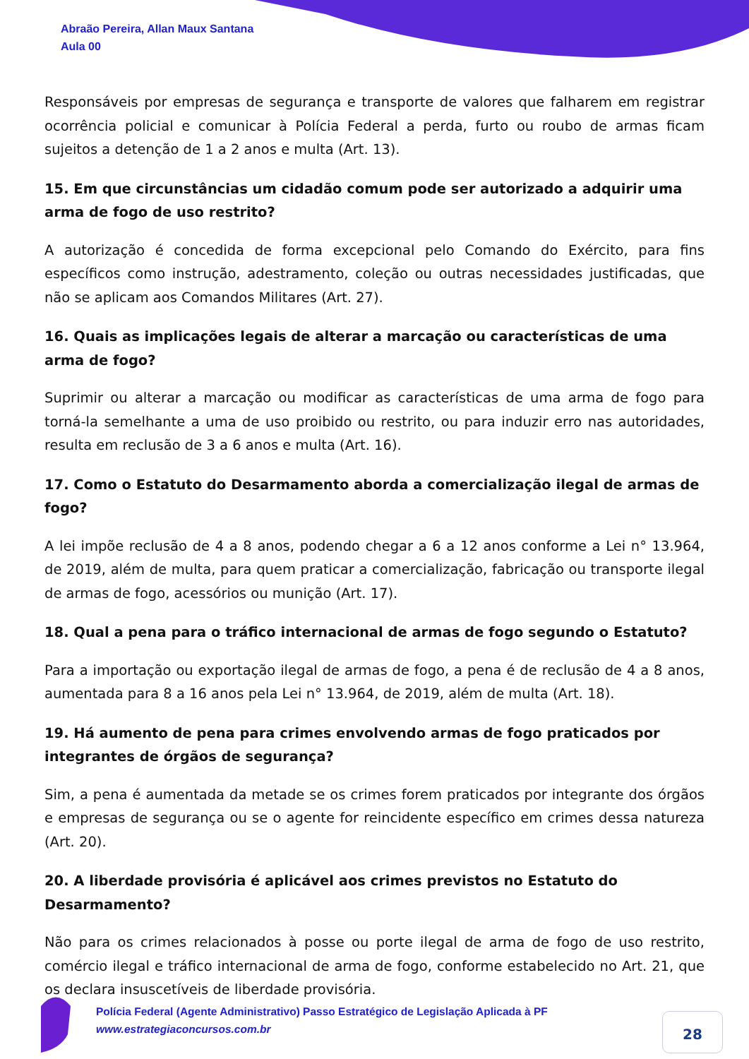Abraão Pereira, Allan Maux Santana
Aula 00
Responsáveis por empresas de segurança e transporte de valores que falharem em registrar ocorrência policial e comunicar à Polícia Federal a perda, furto ou roubo de armas ficam sujeitos a detenção de 1 a 2 anos e multa (Art. 13).
15. Em que circunstâncias um cidadão comum pode ser autorizado a adquirir uma arma de fogo de uso restrito?
A autorização é concedida de forma excepcional pelo Comando do Exército, para fins específicos como instrução, adestramento, coleção ou outras necessidades justificadas, que não se aplicam aos Comandos Militares (Art. 27).
16. Quais as implicações legais de alterar a marcação ou características de uma arma de fogo?
Suprimir ou alterar a marcação ou modificar as características de uma arma de fogo para torná-la semelhante a uma de uso proibido ou restrito, ou para induzir erro nas autoridades, resulta em reclusão de 3 a 6 anos e multa (Art. 16).
17. Como o Estatuto do Desarmamento aborda a comercialização ilegal de armas de fogo?
A lei impõe reclusão de 4 a 8 anos, podendo chegar a 6 a 12 anos conforme a Lei n° 13.964, de 2019, além de multa, para quem praticar a comercialização, fabricação ou transporte ilegal de armas de fogo, acessórios ou munição (Art. 17).
18. Qual a pena para o tráfico internacional de armas de fogo segundo o Estatuto?
Para a importação ou exportação ilegal de armas de fogo, a pena é de reclusão de 4 a 8 anos, aumentada para 8 a 16 anos pela Lei n° 13.964, de 2019, além de multa (Art. 18).
19. Há aumento de pena para crimes envolvendo armas de fogo praticados por integrantes de órgãos de segurança?
Sim, a pena é aumentada da metade se os crimes forem praticados por integrante dos órgãos e empresas de segurança ou se o agente for reincidente específico em crimes dessa natureza (Art. 20).
20. A liberdade provisória é aplicável aos crimes previstos no Estatuto do Desarmamento?
Não para os crimes relacionados à posse ou porte ilegal de arma de fogo de uso restrito, comércio ilegal e tráfico internacional de arma de fogo, conforme estabelecido no Art. 21, que os declara insuscetíveis de liberdade provisória.
Polícia Federal (Agente Administrativo) Passo Estratégico de Legislação Aplicada à PF
www.estrategiaconcursos.com.br
28